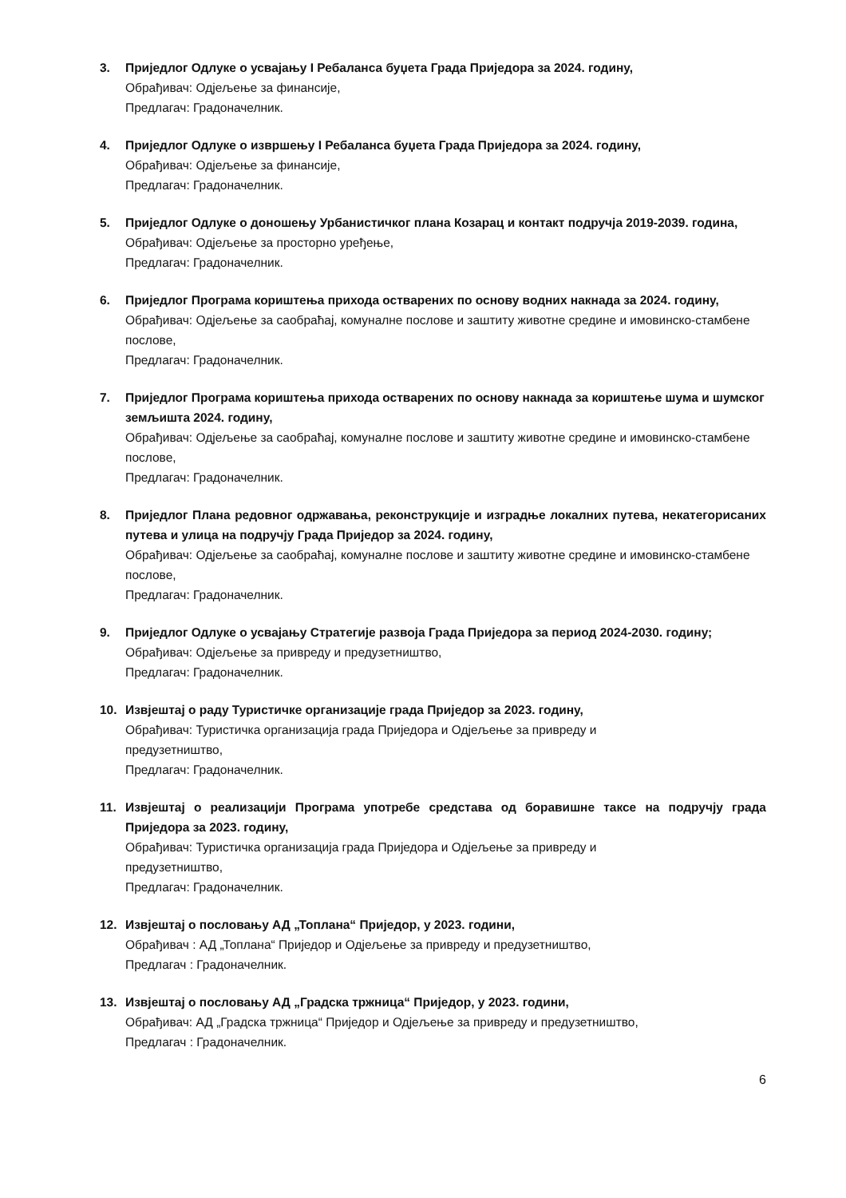3. Приједлог Одлуке о усвајању I Ребаланса буџета Града Приједора за 2024. годину,
Обрађивач: Одјељење за финансије,
Предлагач: Градоначелник.
4. Приједлог Одлуке о извршењу I Ребаланса буџета Града Приједора за 2024. годину,
Обрађивач: Одјељење за финансије,
Предлагач: Градоначелник.
5. Приједлог Одлуке о доношењу Урбанистичког плана Козарац и контакт подручја 2019-2039. година,
Обрађивач: Одјељење за просторно уређење,
Предлагач: Градоначелник.
6. Приједлог Програма кориштења прихода остварених по основу водних накнада за 2024. годину,
Обрађивач: Одјељење за саобраћај, комуналне послове и заштиту животне средине и имовинско-стамбене послове,
Предлагач: Градоначелник.
7. Приједлог Програма кориштења прихода остварених по основу накнада за кориштење шума и шумског земљишта 2024. годину,
Обрађивач: Одјељење за саобраћај, комуналне послове и заштиту животне средине и имовинско-стамбене послове,
Предлагач: Градоначелник.
8. Приједлог Плана редовног одржавања, реконструкције и изградње локалних путева, некатегорисаних путева и улица на подручју Града Приједор за 2024. годину,
Обрађивач: Одјељење за саобраћај, комуналне послове и заштиту животне средине и имовинско-стамбене послове,
Предлагач: Градоначелник.
9. Приједлог Одлуке о усвајању Стратегије развоја Града Приједора за период 2024-2030. годину;
Обрађивач: Одјељење за привреду и предузетништво,
Предлагач: Градоначелник.
10. Извјештај о раду Туристичке организације града Приједор за 2023. годину,
Обрађивач: Туристичка организација града Приједора и Одјељење за привреду и
предузетништво,
Предлагач: Градоначелник.
11. Извјештај о реализацији Програма употребе средстава од боравишне таксе на подручју града Приједора за 2023. годину,
Обрађивач: Туристичка организација града Приједора и Одјељење за привреду и
предузетништво,
Предлагач: Градоначелник.
12. Извјештај о пословању АД „Топлана“ Приједор, у 2023. години,
Обрађивач : АД „Топлана“ Приједор и Одјељење за привреду и предузетништво,
Предлагач : Градоначелник.
13. Извјештај о пословању АД „Градска тржница“ Приједор, у 2023. години,
Обрађивач: АД „Градска тржница“ Приједор и Одјељење за привреду и предузетништво,
Предлагач : Градоначелник.
6